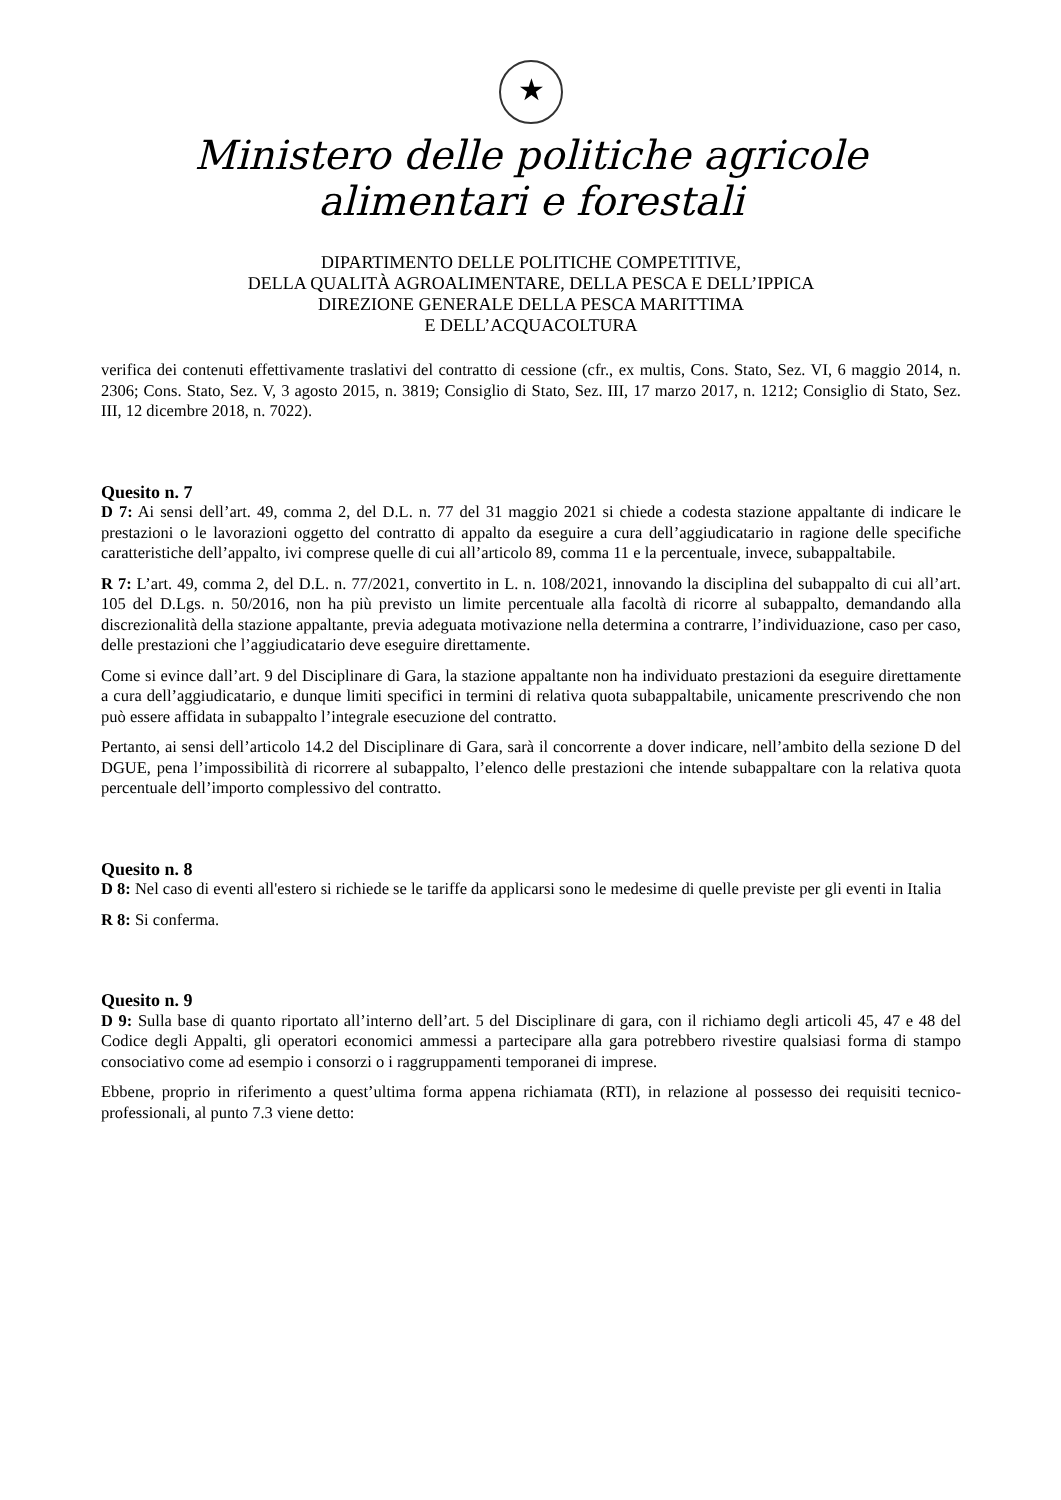★
Ministero delle politiche agricole
alimentari e forestali
DIPARTIMENTO DELLE POLITICHE COMPETITIVE,
DELLA QUALITÀ AGROALIMENTARE, DELLA PESCA E DELL’IPPICA
DIREZIONE GENERALE DELLA PESCA MARITTIMA
E DELL’ACQUACOLTURA
verifica dei contenuti effettivamente traslativi del contratto di cessione (cfr., ex multis, Cons. Stato, Sez. VI, 6 maggio 2014, n. 2306; Cons. Stato, Sez. V, 3 agosto 2015, n. 3819; Consiglio di Stato, Sez. III, 17 marzo 2017, n. 1212; Consiglio di Stato, Sez. III, 12 dicembre 2018, n. 7022).
Quesito n. 7
D 7: Ai sensi dell’art. 49, comma 2, del D.L. n. 77 del 31 maggio 2021 si chiede a codesta stazione appaltante di indicare le prestazioni o le lavorazioni oggetto del contratto di appalto da eseguire a cura dell’aggiudicatario in ragione delle specifiche caratteristiche dell’appalto, ivi comprese quelle di cui all’articolo 89, comma 11 e la percentuale, invece, subappaltabile.
R 7: L’art. 49, comma 2, del D.L. n. 77/2021, convertito in L. n. 108/2021, innovando la disciplina del subappalto di cui all’art. 105 del D.Lgs. n. 50/2016, non ha più previsto un limite percentuale alla facoltà di ricorre al subappalto, demandando alla discrezionalità della stazione appaltante, previa adeguata motivazione nella determina a contrarre, l’individuazione, caso per caso, delle prestazioni che l’aggiudicatario deve eseguire direttamente.
Come si evince dall’art. 9 del Disciplinare di Gara, la stazione appaltante non ha individuato prestazioni da eseguire direttamente a cura dell’aggiudicatario, e dunque limiti specifici in termini di relativa quota subappaltabile, unicamente prescrivendo che non può essere affidata in subappalto l’integrale esecuzione del contratto.
Pertanto, ai sensi dell’articolo 14.2 del Disciplinare di Gara, sarà il concorrente a dover indicare, nell’ambito della sezione D del DGUE, pena l’impossibilità di ricorrere al subappalto, l’elenco delle prestazioni che intende subappaltare con la relativa quota percentuale dell’importo complessivo del contratto.
Quesito n. 8
D 8: Nel caso di eventi all'estero si richiede se le tariffe da applicarsi sono le medesime di quelle previste per gli eventi in Italia
R 8: Si conferma.
Quesito n. 9
D 9: Sulla base di quanto riportato all’interno dell’art. 5 del Disciplinare di gara, con il richiamo degli articoli 45, 47 e 48 del Codice degli Appalti, gli operatori economici ammessi a partecipare alla gara potrebbero rivestire qualsiasi forma di stampo consociativo come ad esempio i consorzi o i raggruppamenti temporanei di imprese.
Ebbene, proprio in riferimento a quest’ultima forma appena richiamata (RTI), in relazione al possesso dei requisiti tecnico-professionali, al punto 7.3 viene detto: